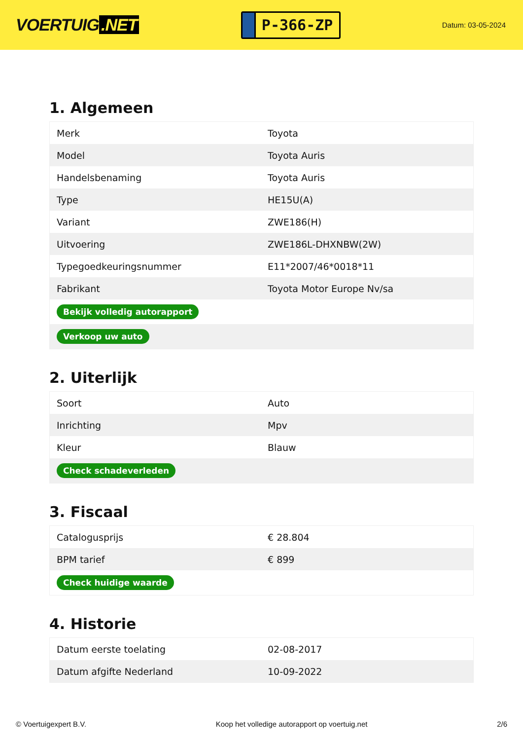VOERTUIG.NET
P-366-ZP
Datum: 03-05-2024
1. Algemeen
| Merk | Toyota |
| Model | Toyota Auris |
| Handelsbenaming | Toyota Auris |
| Type | HE15U(A) |
| Variant | ZWE186(H) |
| Uitvoering | ZWE186L-DHXNBW(2W) |
| Typegoedkeuringsnummer | E11*2007/46*0018*11 |
| Fabrikant | Toyota Motor Europe Nv/sa |
| Bekijk volledig autorapport | |
| Verkoop uw auto | |
2. Uiterlijk
| Soort | Auto |
| Inrichting | Mpv |
| Kleur | Blauw |
| Check schadeverleden | |
3. Fiscaal
| Catalogusprijs | € 28.804 |
| BPM tarief | € 899 |
| Check huidige waarde | |
4. Historie
| Datum eerste toelating | 02-08-2017 |
| Datum afgifte Nederland | 10-09-2022 |
© Voertuigexpert B.V. Koop het volledige autorapport op voertuig.net 2/6